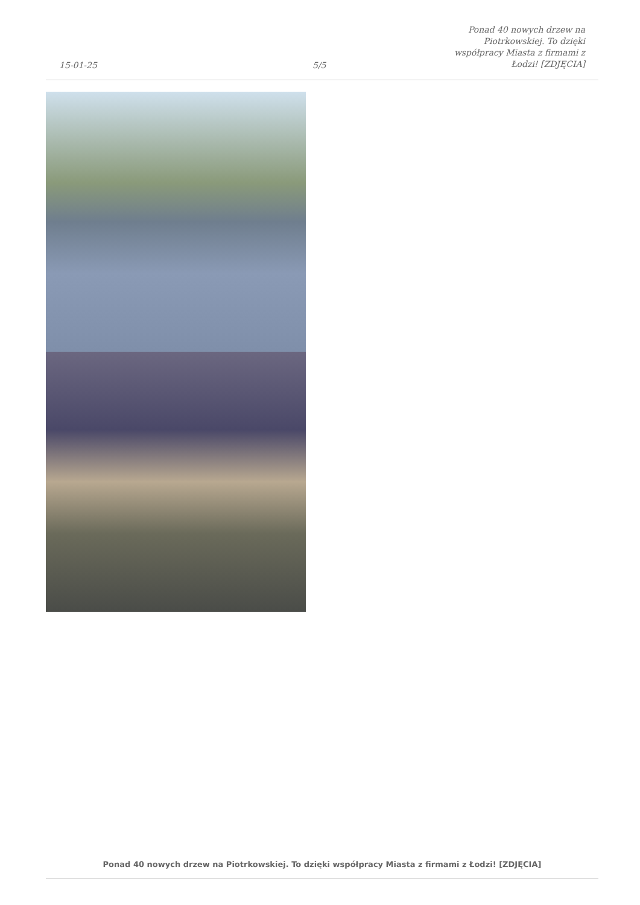15-01-25
5/5
Ponad 40 nowych drzew na Piotrkowskiej. To dzięki współpracy Miasta z firmami z Łodzi! [ZDJĘCIA]
Ponad 40 nowych drzew na Piotrkowskiej. To dzięki współpracy Miasta z firmami z Łodzi! [ZDJĘCIA]